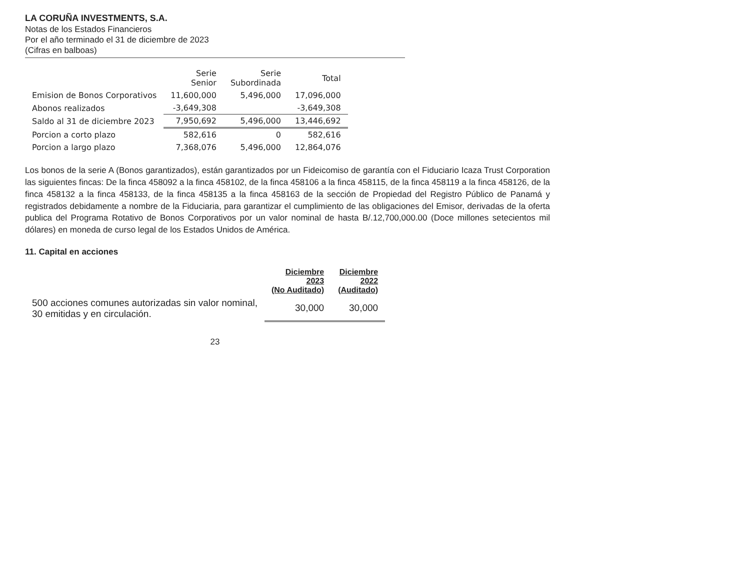LA CORUÑA INVESTMENTS, S.A.
Notas de los Estados Financieros
Por el año terminado el 31 de diciembre de 2023
(Cifras en balboas)
| | Serie Senior | Serie Subordinada | Total |
| --- | --- | --- | --- |
| Emision de Bonos Corporativos | 11,600,000 | 5,496,000 | 17,096,000 |
| Abonos realizados | -3,649,308 | | -3,649,308 |
| Saldo al 31 de diciembre 2023 | 7,950,692 | 5,496,000 | 13,446,692 |
| Porcion a corto plazo | 582,616 | 0 | 582,616 |
| Porcion a largo plazo | 7,368,076 | 5,496,000 | 12,864,076 |
Los bonos de la serie A (Bonos garantizados), están garantizados por un Fideicomiso de garantía con el Fiduciario Icaza Trust Corporation las siguientes fincas: De la finca 458092 a la finca 458102, de la finca 458106 a la finca 458115, de la finca 458119 a la finca 458126, de la finca 458132 a la finca 458133, de la finca 458135 a la finca 458163 de la sección de Propiedad del Registro Público de Panamá y registrados debidamente a nombre de la Fiduciaria, para garantizar el cumplimiento de las obligaciones del Emisor, derivadas de la oferta publica del Programa Rotativo de Bonos Corporativos por un valor nominal de hasta B/.12,700,000.00 (Doce millones setecientos mil dólares) en moneda de curso legal de los Estados Unidos de América.
11. Capital en acciones
| | Diciembre 2023 (No Auditado) | Diciembre 2022 (Auditado) |
| --- | --- | --- |
| 500 acciones comunes autorizadas sin valor nominal, 30 emitidas y en circulación. | 30,000 | 30,000 |
23